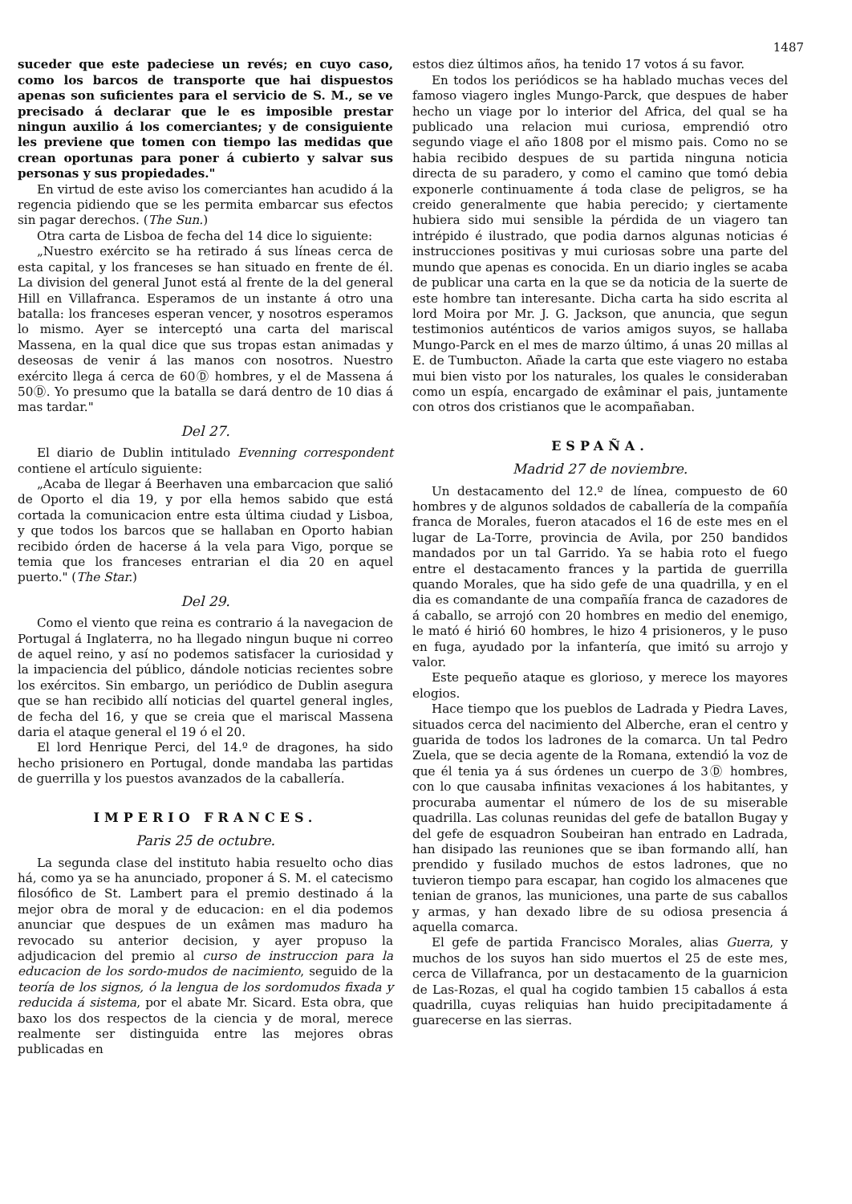1487
suceder que este padeciese un revés; en cuyo caso, como los barcos de transporte que hai dispuestos apenas son suficientes para el servicio de S. M., se ve precisado á declarar que le es imposible prestar ningun auxilio á los comerciantes; y de consiguiente les previene que tomen con tiempo las medidas que crean oportunas para poner á cubierto y salvar sus personas y sus propiedades."
En virtud de este aviso los comerciantes han acudido á la regencia pidiendo que se les permita embarcar sus efectos sin pagar derechos. (The Sun.)
Otra carta de Lisboa de fecha del 14 dice lo siguiente:
„Nuestro exército se ha retirado á sus líneas cerca de esta capital, y los franceses se han situado en frente de él. La division del general Junot está al frente de la del general Hill en Villafranca. Esperamos de un instante á otro una batalla: los franceses esperan vencer, y nosotros esperamos lo mismo. Ayer se interceptó una carta del mariscal Massena, en la qual dice que sus tropas estan animadas y deseosas de venir á las manos con nosotros. Nuestro exército llega á cerca de 60Ⓓ hombres, y el de Massena á 50Ⓓ. Yo presumo que la batalla se dará dentro de 10 dias á mas tardar."
Del 27.
El diario de Dublin intitulado Evenning correspondent contiene el artículo siguiente:
„Acaba de llegar á Beerhaven una embarcacion que salió de Oporto el dia 19, y por ella hemos sabido que está cortada la comunicacion entre esta última ciudad y Lisboa, y que todos los barcos que se hallaban en Oporto habian recibido órden de hacerse á la vela para Vigo, porque se temia que los franceses entrarian el dia 20 en aquel puerto." (The Star.)
Del 29.
Como el viento que reina es contrario á la navegacion de Portugal á Inglaterra, no ha llegado ningun buque ni correo de aquel reino, y así no podemos satisfacer la curiosidad y la impaciencia del público, dándole noticias recientes sobre los exércitos. Sin embargo, un periódico de Dublin asegura que se han recibido allí noticias del quartel general ingles, de fecha del 16, y que se creia que el mariscal Massena daria el ataque general el 19 ó el 20.
El lord Henrique Perci, del 14.º de dragones, ha sido hecho prisionero en Portugal, donde mandaba las partidas de guerrilla y los puestos avanzados de la caballería.
IMPERIO FRANCES.
Paris 25 de octubre.
La segunda clase del instituto habia resuelto ocho dias há, como ya se ha anunciado, proponer á S. M. el catecismo filosófico de St. Lambert para el premio destinado á la mejor obra de moral y de educacion: en el dia podemos anunciar que despues de un exâmen mas maduro ha revocado su anterior decision, y ayer propuso la adjudicacion del premio al curso de instruccion para la educacion de los sordo-mudos de nacimiento, seguido de la teoría de los signos, ó la lengua de los sordomudos fixada y reducida á sistema, por el abate Mr. Sicard. Esta obra, que baxo los dos respectos de la ciencia y de moral, merece realmente ser distinguida entre las mejores obras publicadas en
estos diez últimos años, ha tenido 17 votos á su favor.
En todos los periódicos se ha hablado muchas veces del famoso viagero ingles Mungo-Parck, que despues de haber hecho un viage por lo interior del Africa, del qual se ha publicado una relacion mui curiosa, emprendió otro segundo viage el año 1808 por el mismo pais. Como no se habia recibido despues de su partida ninguna noticia directa de su paradero, y como el camino que tomó debia exponerle continuamente á toda clase de peligros, se ha creido generalmente que habia perecido; y ciertamente hubiera sido mui sensible la pérdida de un viagero tan intrépido é ilustrado, que podia darnos algunas noticias é instrucciones positivas y mui curiosas sobre una parte del mundo que apenas es conocida. En un diario ingles se acaba de publicar una carta en la que se da noticia de la suerte de este hombre tan interesante. Dicha carta ha sido escrita al lord Moira por Mr. J. G. Jackson, que anuncia, que segun testimonios auténticos de varios amigos suyos, se hallaba Mungo-Parck en el mes de marzo último, á unas 20 millas al E. de Tumbucton. Añade la carta que este viagero no estaba mui bien visto por los naturales, los quales le consideraban como un espía, encargado de exâminar el pais, juntamente con otros dos cristianos que le acompañaban.
ESPAÑA.
Madrid 27 de noviembre.
Un destacamento del 12.º de línea, compuesto de 60 hombres y de algunos soldados de caballería de la compañía franca de Morales, fueron atacados el 16 de este mes en el lugar de La-Torre, provincia de Avila, por 250 bandidos mandados por un tal Garrido. Ya se habia roto el fuego entre el destacamento frances y la partida de guerrilla quando Morales, que ha sido gefe de una quadrilla, y en el dia es comandante de una compañía franca de cazadores de á caballo, se arrojó con 20 hombres en medio del enemigo, le mató é hirió 60 hombres, le hizo 4 prisioneros, y le puso en fuga, ayudado por la infantería, que imitó su arrojo y valor.
Este pequeño ataque es glorioso, y merece los mayores elogios.
Hace tiempo que los pueblos de Ladrada y Piedra Laves, situados cerca del nacimiento del Alberche, eran el centro y guarida de todos los ladrones de la comarca. Un tal Pedro Zuela, que se decia agente de la Romana, extendió la voz de que él tenia ya á sus órdenes un cuerpo de 3Ⓓ hombres, con lo que causaba infinitas vexaciones á los habitantes, y procuraba aumentar el número de los de su miserable quadrilla. Las colunas reunidas del gefe de batallon Bugay y del gefe de esquadron Soubeiran han entrado en Ladrada, han disipado las reuniones que se iban formando allí, han prendido y fusilado muchos de estos ladrones, que no tuvieron tiempo para escapar, han cogido los almacenes que tenian de granos, las municiones, una parte de sus caballos y armas, y han dexado libre de su odiosa presencia á aquella comarca.
El gefe de partida Francisco Morales, alias Guerra, y muchos de los suyos han sido muertos el 25 de este mes, cerca de Villafranca, por un destacamento de la guarnicion de Las-Rozas, el qual ha cogido tambien 15 caballos á esta quadrilla, cuyas reliquias han huido precipitadamente á guarecerse en las sierras.